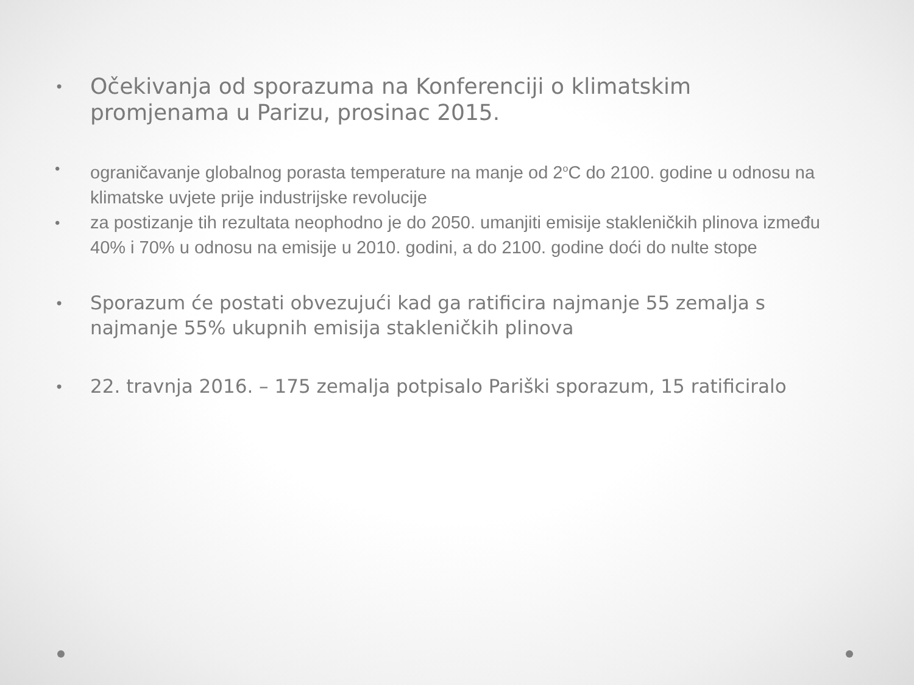• Očekivanja od sporazuma na Konferenciji o klimatskim promjenama u Parizu, prosinac 2015.
• ograničavanje globalnog porasta temperature na manje od 2<sup>o</sup>C do 2100. godine u odnosu na klimatske uvjete prije industrijske revolucije
• za postizanje tih rezultata neophodno je do 2050. umanjiti emisije stakleničkih plinova između 40% i 70% u odnosu na emisije u 2010. godini, a do 2100. godine doći do nulte stope
• Sporazum će postati obvezujući kad ga ratificira najmanje 55 zemalja s najmanje 55% ukupnih emisija stakleničkih plinova
• 22. travnja 2016. – 175 zemalja potpisalo Pariški sporazum, 15 ratificiralo